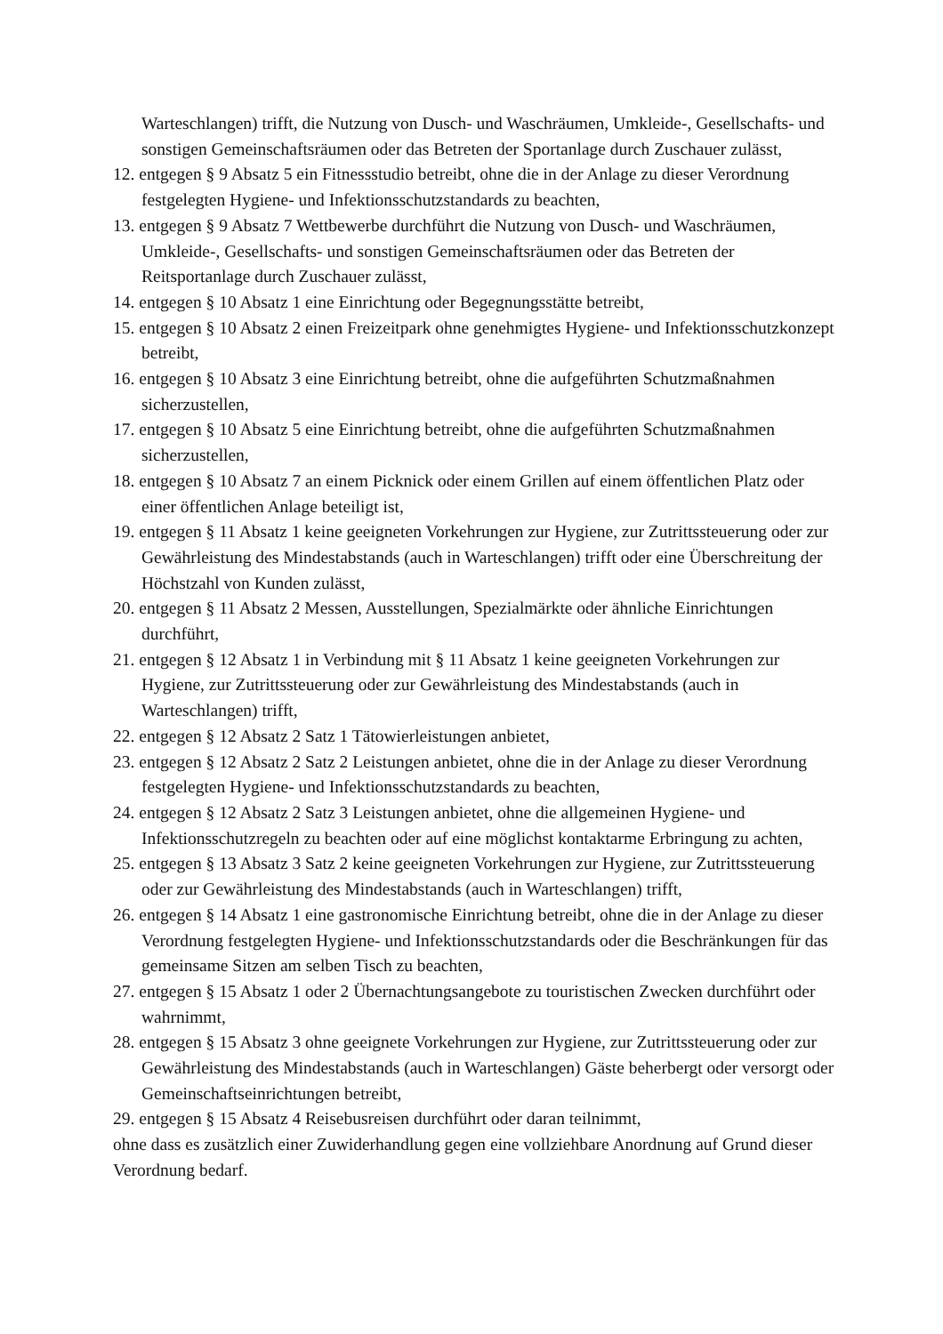Warteschlangen) trifft, die Nutzung von Dusch- und Waschräumen, Umkleide-, Gesellschafts- und sonstigen Gemeinschaftsräumen oder das Betreten der Sportanlage durch Zuschauer zulässt,
12. entgegen § 9 Absatz 5 ein Fitnessstudio betreibt, ohne die in der Anlage zu dieser Verordnung festgelegten Hygiene- und Infektionsschutzstandards zu beachten,
13. entgegen § 9 Absatz 7 Wettbewerbe durchführt die Nutzung von Dusch- und Waschräumen, Umkleide-, Gesellschafts- und sonstigen Gemeinschaftsräumen oder das Betreten der Reitsportanlage durch Zuschauer zulässt,
14. entgegen § 10 Absatz 1 eine Einrichtung oder Begegnungsstätte betreibt,
15. entgegen § 10 Absatz 2 einen Freizeitpark ohne genehmigtes Hygiene- und Infektionsschutzkonzept betreibt,
16. entgegen § 10 Absatz 3 eine Einrichtung betreibt, ohne die aufgeführten Schutzmaßnahmen sicherzustellen,
17. entgegen § 10 Absatz 5 eine Einrichtung betreibt, ohne die aufgeführten Schutzmaßnahmen sicherzustellen,
18. entgegen § 10 Absatz 7 an einem Picknick oder einem Grillen auf einem öffentlichen Platz oder einer öffentlichen Anlage beteiligt ist,
19. entgegen § 11 Absatz 1 keine geeigneten Vorkehrungen zur Hygiene, zur Zutrittssteuerung oder zur Gewährleistung des Mindestabstands (auch in Warteschlangen) trifft oder eine Überschreitung der Höchstzahl von Kunden zulässt,
20. entgegen § 11 Absatz 2 Messen, Ausstellungen, Spezialmärkte oder ähnliche Einrichtungen durchführt,
21. entgegen § 12 Absatz 1 in Verbindung mit § 11 Absatz 1 keine geeigneten Vorkehrungen zur Hygiene, zur Zutrittssteuerung oder zur Gewährleistung des Mindestabstands (auch in Warteschlangen) trifft,
22. entgegen § 12 Absatz 2 Satz 1 Tätowierleistungen anbietet,
23. entgegen § 12 Absatz 2 Satz 2 Leistungen anbietet, ohne die in der Anlage zu dieser Verordnung festgelegten Hygiene- und Infektionsschutzstandards zu beachten,
24. entgegen § 12 Absatz 2 Satz 3 Leistungen anbietet, ohne die allgemeinen Hygiene- und Infektionsschutzregeln zu beachten oder auf eine möglichst kontaktarme Erbringung zu achten,
25. entgegen § 13 Absatz 3 Satz 2 keine geeigneten Vorkehrungen zur Hygiene, zur Zutrittssteuerung oder zur Gewährleistung des Mindestabstands (auch in Warteschlangen) trifft,
26. entgegen § 14 Absatz 1 eine gastronomische Einrichtung betreibt, ohne die in der Anlage zu dieser Verordnung festgelegten Hygiene- und Infektionsschutzstandards oder die Beschränkungen für das gemeinsame Sitzen am selben Tisch zu beachten,
27. entgegen § 15 Absatz 1 oder 2 Übernachtungsangebote zu touristischen Zwecken durchführt oder wahrnimmt,
28. entgegen § 15 Absatz 3 ohne geeignete Vorkehrungen zur Hygiene, zur Zutrittssteuerung oder zur Gewährleistung des Mindestabstands (auch in Warteschlangen) Gäste beherbergt oder versorgt oder Gemeinschaftseinrichtungen betreibt,
29. entgegen § 15 Absatz 4 Reisebusreisen durchführt oder daran teilnimmt,
ohne dass es zusätzlich einer Zuwiderhandlung gegen eine vollziehbare Anordnung auf Grund dieser Verordnung bedarf.